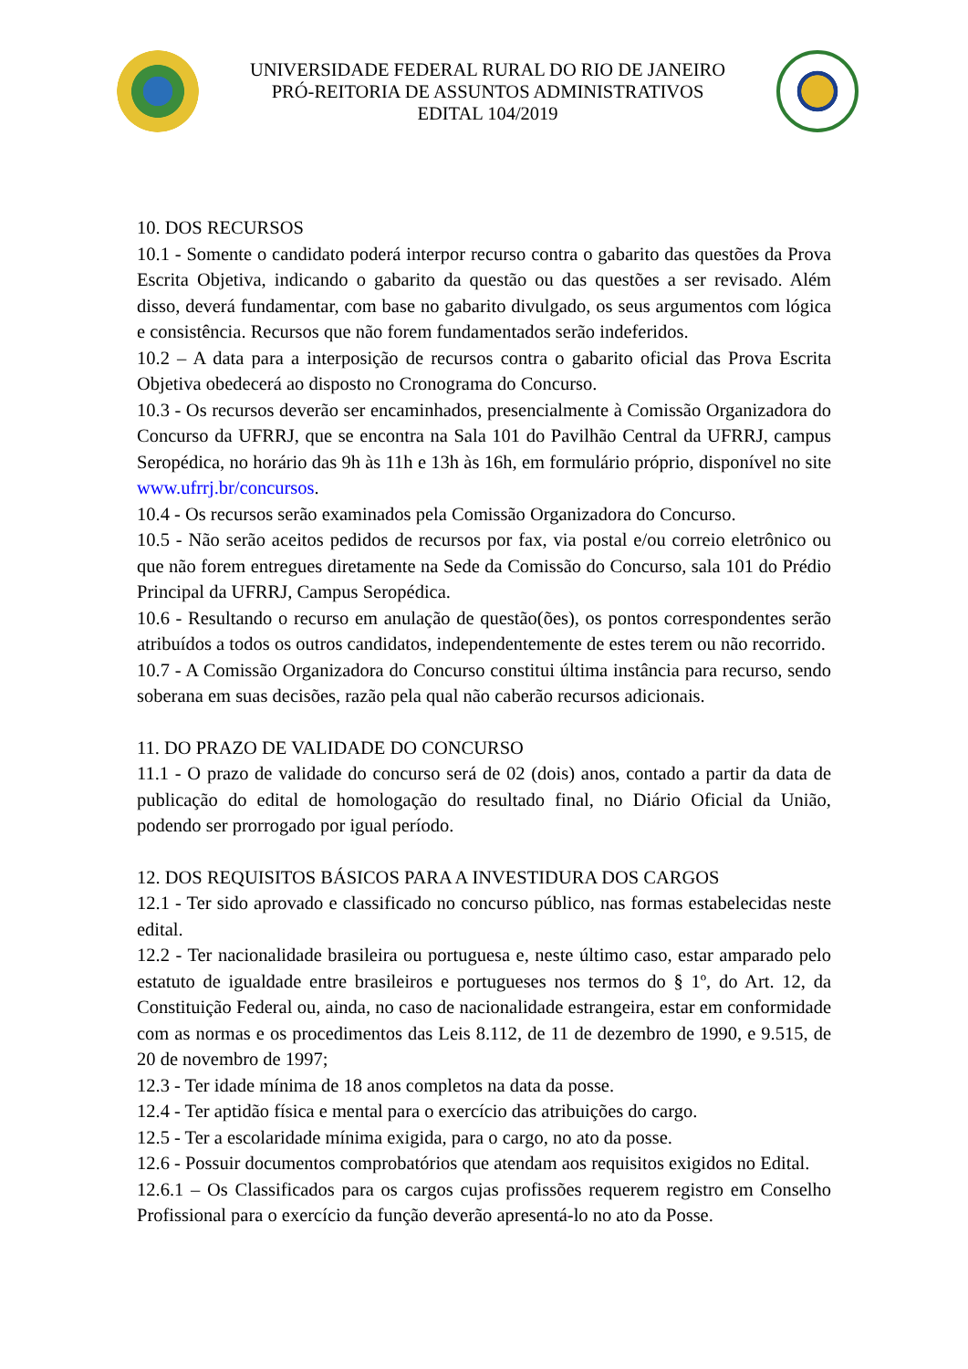UNIVERSIDADE FEDERAL RURAL DO RIO DE JANEIRO
PRÓ-REITORIA DE ASSUNTOS ADMINISTRATIVOS
EDITAL 104/2019
10. DOS RECURSOS
10.1 - Somente o candidato poderá interpor recurso contra o gabarito das questões da Prova Escrita Objetiva, indicando o gabarito da questão ou das questões a ser revisado. Além disso, deverá fundamentar, com base no gabarito divulgado, os seus argumentos com lógica e consistência. Recursos que não forem fundamentados serão indeferidos.
10.2 – A data para a interposição de recursos contra o gabarito oficial das Prova Escrita Objetiva obedecerá ao disposto no Cronograma do Concurso.
10.3 - Os recursos deverão ser encaminhados, presencialmente à Comissão Organizadora do Concurso da UFRRJ, que se encontra na Sala 101 do Pavilhão Central da UFRRJ, campus Seropédica, no horário das 9h às 11h e 13h às 16h, em formulário próprio, disponível no site www.ufrrj.br/concursos.
10.4 - Os recursos serão examinados pela Comissão Organizadora do Concurso.
10.5 - Não serão aceitos pedidos de recursos por fax, via postal e/ou correio eletrônico ou que não forem entregues diretamente na Sede da Comissão do Concurso, sala 101 do Prédio Principal da UFRRJ, Campus Seropédica.
10.6 - Resultando o recurso em anulação de questão(ões), os pontos correspondentes serão atribuídos a todos os outros candidatos, independentemente de estes terem ou não recorrido.
10.7 - A Comissão Organizadora do Concurso constitui última instância para recurso, sendo soberana em suas decisões, razão pela qual não caberão recursos adicionais.
11. DO PRAZO DE VALIDADE DO CONCURSO
11.1 - O prazo de validade do concurso será de 02 (dois) anos, contado a partir da data de publicação do edital de homologação do resultado final, no Diário Oficial da União, podendo ser prorrogado por igual período.
12. DOS REQUISITOS BÁSICOS PARA A INVESTIDURA DOS CARGOS
12.1 - Ter sido aprovado e classificado no concurso público, nas formas estabelecidas neste edital.
12.2 - Ter nacionalidade brasileira ou portuguesa e, neste último caso, estar amparado pelo estatuto de igualdade entre brasileiros e portugueses nos termos do § 1º, do Art. 12, da Constituição Federal ou, ainda, no caso de nacionalidade estrangeira, estar em conformidade com as normas e os procedimentos das Leis 8.112, de 11 de dezembro de 1990, e 9.515, de 20 de novembro de 1997;
12.3 - Ter idade mínima de 18 anos completos na data da posse.
12.4 - Ter aptidão física e mental para o exercício das atribuições do cargo.
12.5 - Ter a escolaridade mínima exigida, para o cargo, no ato da posse.
12.6 - Possuir documentos comprobatórios que atendam aos requisitos exigidos no Edital.
12.6.1 – Os Classificados para os cargos cujas profissões requerem registro em Conselho Profissional para o exercício da função deverão apresentá-lo no ato da Posse.